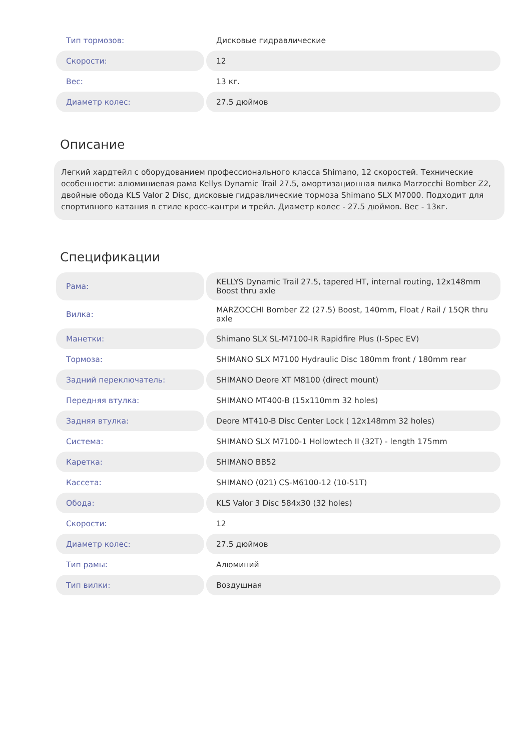| Тип тормозов: | Дисковые гидравлические |
| Скорости: | 12 |
| Вес: | 13 кг. |
| Диаметр колес: | 27.5 дюймов |
Описание
Легкий хардтейл с оборудованием профессионального класса Shimano, 12 скоростей. Технические особенности: алюминиевая рама Kellys Dynamic Trail 27.5, амортизационная вилка Marzocchi Bomber Z2, двойные обода KLS Valor 2 Disc, дисковые гидравлические тормоза Shimano SLX M7000. Подходит для спортивного катания в стиле кросс-кантри и трейл. Диаметр колес - 27.5 дюймов. Вес - 13кг.
Спецификации
| Рама: | KELLYS Dynamic Trail 27.5, tapered HT, internal routing, 12x148mm Boost thru axle |
| Вилка: | MARZOCCHI Bomber Z2 (27.5) Boost, 140mm, Float / Rail / 15QR thru axle |
| Манетки: | Shimano SLX SL-M7100-IR Rapidfire Plus (I-Spec EV) |
| Тормоза: | SHIMANO SLX M7100 Hydraulic Disc 180mm front / 180mm rear |
| Задний переключатель: | SHIMANO Deore XT M8100 (direct mount) |
| Передняя втулка: | SHIMANO MT400-B (15x110mm 32 holes) |
| Задняя втулка: | Deore MT410-B Disc Center Lock ( 12x148mm 32 holes) |
| Система: | SHIMANO SLX M7100-1 Hollowtech II (32T) - length 175mm |
| Каретка: | SHIMANO BB52 |
| Кассета: | SHIMANO (021) CS-M6100-12 (10-51T) |
| Обода: | KLS Valor 3 Disc 584x30 (32 holes) |
| Скорости: | 12 |
| Диаметр колес: | 27.5 дюймов |
| Тип рамы: | Алюминий |
| Тип вилки: | Воздушная |